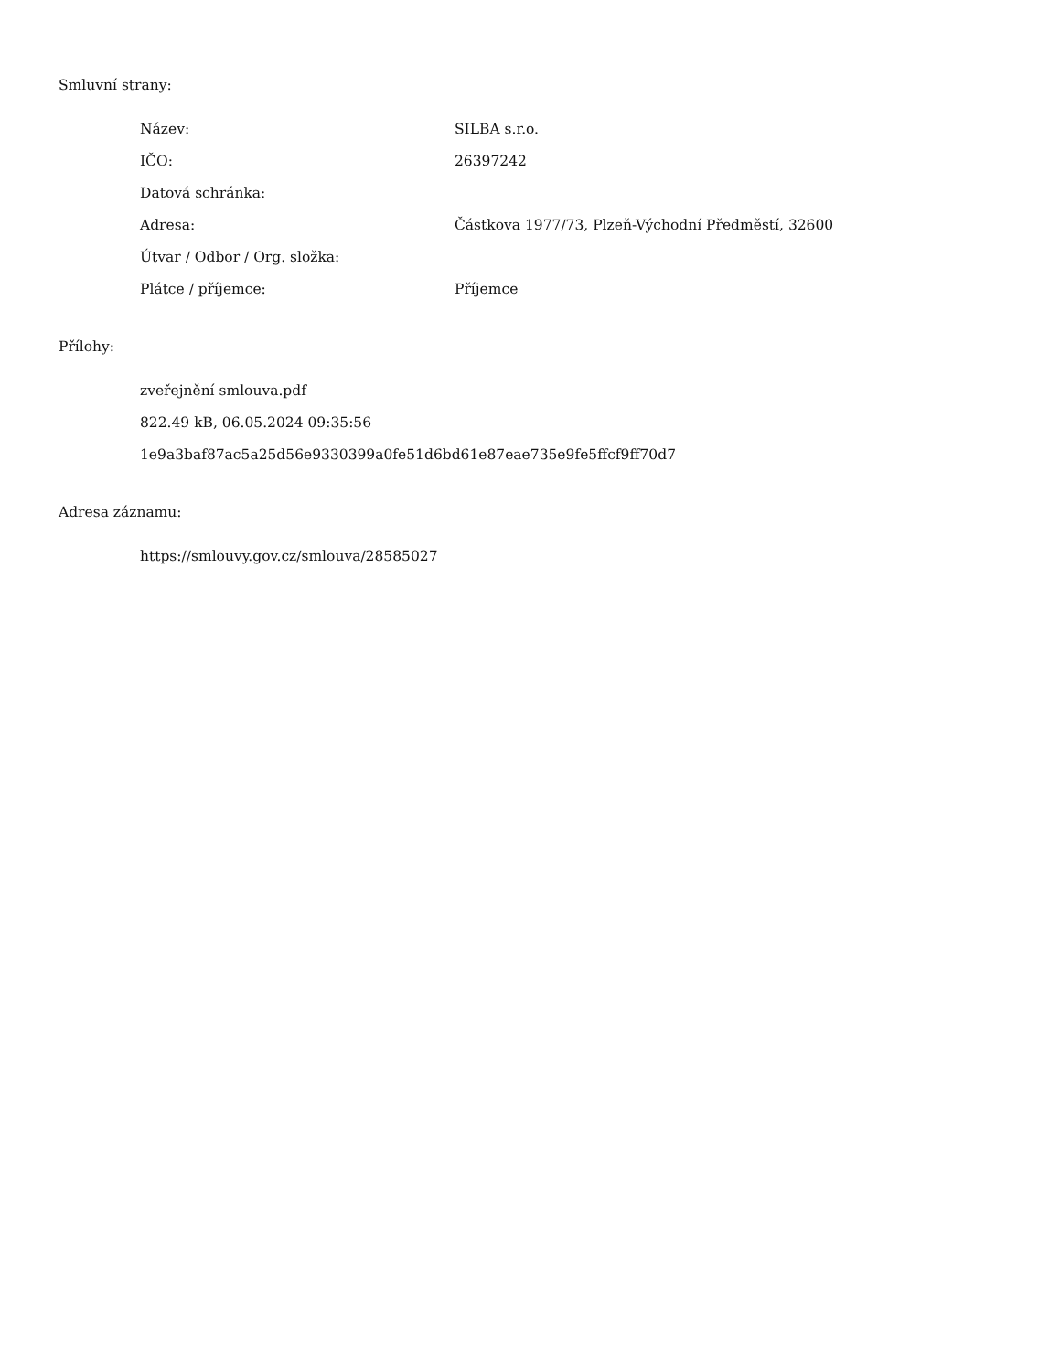Smluvní strany:
| Název: | SILBA s.r.o. |
| IČO: | 26397242 |
| Datová schránka: | |
| Adresa: | Částkova 1977/73, Plzeň-Východní Předměstí, 32600 |
| Útvar / Odbor / Org. složka: | |
| Plátce / příjemce: | Příjemce |
Přílohy:
zveřejnění smlouva.pdf
822.49 kB, 06.05.2024 09:35:56
1e9a3baf87ac5a25d56e9330399a0fe51d6bd61e87eae735e9fe5ffcf9ff70d7
Adresa záznamu:
https://smlouvy.gov.cz/smlouva/28585027